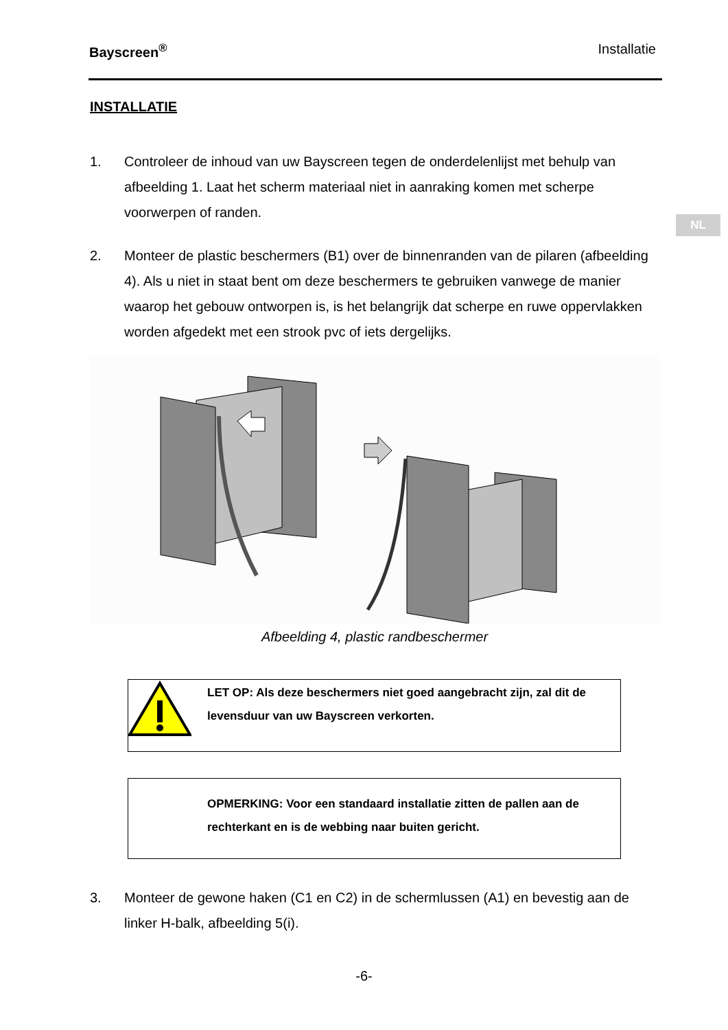Bayscreen<sup>®</sup> Installatie
NL
INSTALLATIE
1. Controleer de inhoud van uw Bayscreen tegen de onderdelenlijst met behulp van afbeelding 1. Laat het scherm materiaal niet in aanraking komen met scherpe voorwerpen of randen.
2. Monteer de plastic beschermers (B1) over de binnenranden van de pilaren (afbeelding 4). Als u niet in staat bent om deze beschermers te gebruiken vanwege de manier waarop het gebouw ontworpen is, is het belangrijk dat scherpe en ruwe oppervlakken worden afgedekt met een strook pvc of iets dergelijks.
Afbeelding 4, plastic randbeschermer
LET OP: Als deze beschermers niet goed aangebracht zijn, zal dit de levensduur van uw Bayscreen verkorten.
OPMERKING: Voor een standaard installatie zitten de pallen aan de rechterkant en is de webbing naar buiten gericht.
3. Monteer de gewone haken (C1 en C2) in de schermlussen (A1) en bevestig aan de linker H-balk, afbeelding 5(i).
-6-